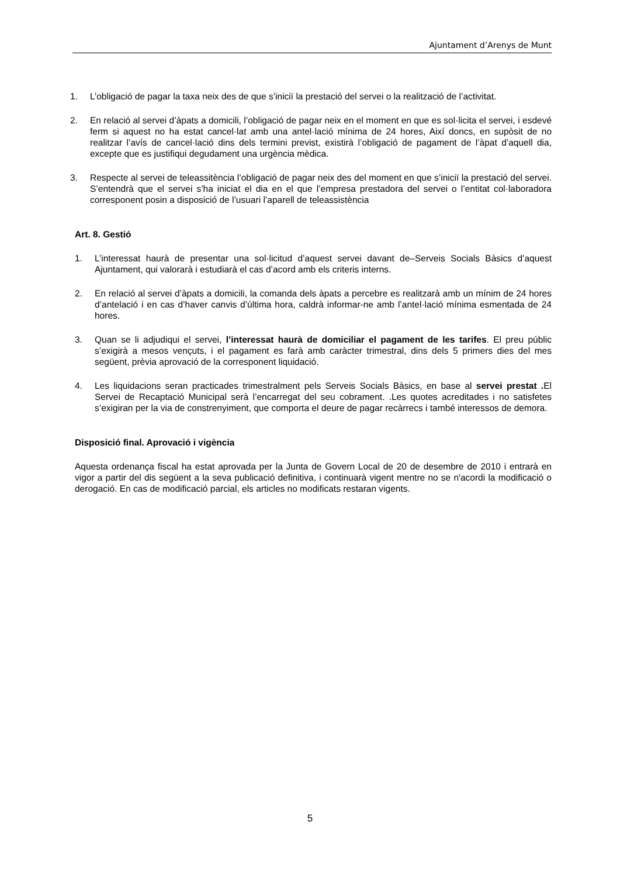Ajuntament d’Arenys de Munt
1. L’obligació de pagar la taxa neix des de que s’iniciï la prestació del servei o la realització de l’activitat.
2. En relació al servei d’àpats a domicili, l’obligació de pagar neix en el moment en que es sol·licita el servei, i esdevé ferm si aquest no ha estat cancel·lat amb una antel·lació mínima de 24 hores, Així doncs, en supòsit de no realitzar l’avís de cancel·lació dins dels termini previst, existirà l’obligació de pagament de l’àpat d’aquell dia, excepte que es justifiqui degudament una urgència mèdica.
3. Respecte al servei de teleassitència l’obligació de pagar neix des del moment en que s’iniciï la prestació del servei. S’entendrà que el servei s’ha iniciat el dia en el que l’empresa prestadora del servei o l’entitat col·laboradora corresponent posin a disposició de l’usuari l’aparell de teleassistència
Art. 8. Gestió
1. L’interessat haurà de presentar una sol·licitud d’aquest servei davant de‒Serveis Socials Bàsics d’aquest Ajuntament, qui valorarà i estudiarà el cas d’acord amb els criteris interns.
2. En relació al servei d’àpats a domicili, la comanda dels àpats a percebre es realitzarà amb un mínim de 24 hores d’antelació i en cas d’haver canvis d’última hora, caldrà informar-ne amb l’antel·lació mínima esmentada de 24 hores.
3. Quan se li adjudiqui el servei, l’interessat haurà de domiciliar el pagament de les tarifes. El preu públic s’exigirà a mesos vençuts, i el pagament es farà amb caràcter trimestral, dins dels 5 primers dies del mes següent, prèvia aprovació de la corresponent liquidació.
4. Les liquidacions seran practicades trimestralment pels Serveis Socials Bàsics, en base al servei prestat . El Servei de Recaptació Municipal serà l’encarregat del seu cobrament. .Les quotes acreditades i no satisfetes s’exigiran per la via de constrenyiment, que comporta el deure de pagar recàrrecs i també interessos de demora.
Disposició final. Aprovació i vigència
Aquesta ordenança fiscal ha estat aprovada per la Junta de Govern Local de 20 de desembre de 2010 i entrarà en vigor a partir del dis següent a la seva publicació definitiva, i continuarà vigent mentre no se n'acordi la modificació o derogació. En cas de modificació parcial, els articles no modificats restaran vigents.
5